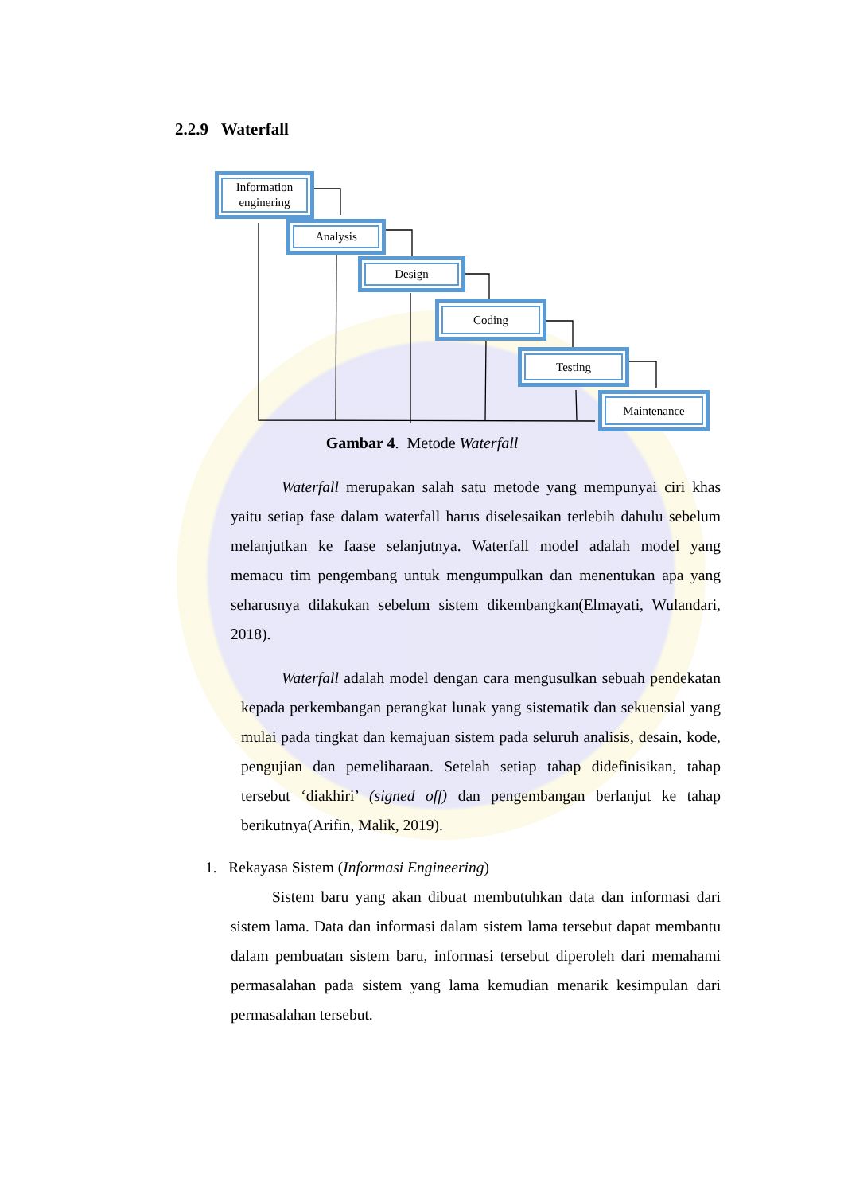2.2.9 Waterfall
Information
enginering
Analysis
Design
Coding
Testing
Maintenance
Gambar 4. Metode Waterfall
Waterfall merupakan salah satu metode yang mempunyai ciri khas yaitu setiap fase dalam waterfall harus diselesaikan terlebih dahulu sebelum melanjutkan ke faase selanjutnya. Waterfall model adalah model yang memacu tim pengembang untuk mengumpulkan dan menentukan apa yang seharusnya dilakukan sebelum sistem dikembangkan(Elmayati, Wulandari, 2018).
Waterfall adalah model dengan cara mengusulkan sebuah pendekatan kepada perkembangan perangkat lunak yang sistematik dan sekuensial yang mulai pada tingkat dan kemajuan sistem pada seluruh analisis, desain, kode, pengujian dan pemeliharaan. Setelah setiap tahap didefinisikan, tahap tersebut ‘diakhiri’ (signed off) dan pengembangan berlanjut ke tahap berikutnya(Arifin, Malik, 2019).
1. Rekayasa Sistem (Informasi Engineering)
Sistem baru yang akan dibuat membutuhkan data dan informasi dari sistem lama. Data dan informasi dalam sistem lama tersebut dapat membantu dalam pembuatan sistem baru, informasi tersebut diperoleh dari memahami permasalahan pada sistem yang lama kemudian menarik kesimpulan dari permasalahan tersebut.